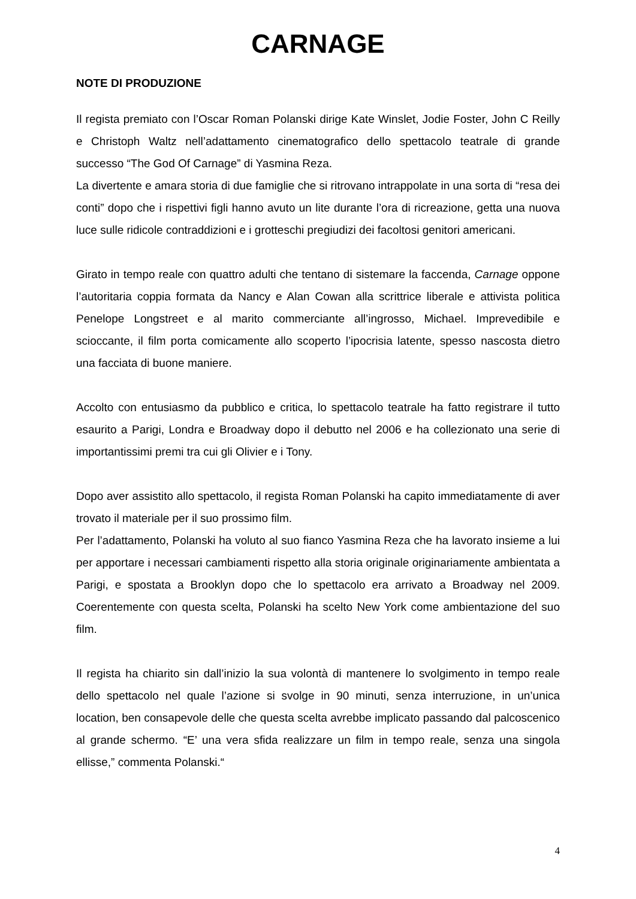CARNAGE
NOTE DI PRODUZIONE
Il regista premiato con l’Oscar Roman Polanski dirige Kate Winslet, Jodie Foster, John C Reilly e Christoph Waltz nell’adattamento cinematografico dello spettacolo teatrale di grande successo “The God Of Carnage” di Yasmina Reza.
La divertente e amara storia di due famiglie che si ritrovano intrappolate in una sorta di “resa dei conti” dopo che i rispettivi figli hanno avuto un lite durante l’ora di ricreazione, getta una nuova luce sulle ridicole contraddizioni e i grotteschi pregiudizi dei facoltosi genitori americani.
Girato in tempo reale con quattro adulti che tentano di sistemare la faccenda, Carnage oppone l’autoritaria coppia formata da Nancy e Alan Cowan alla scrittrice liberale e attivista politica Penelope Longstreet e al marito commerciante all’ingrosso, Michael. Imprevedibile e scioccante, il film porta comicamente allo scoperto l’ipocrisia latente, spesso nascosta dietro una facciata di buone maniere.
Accolto con entusiasmo da pubblico e critica, lo spettacolo teatrale ha fatto registrare il tutto esaurito a Parigi, Londra e Broadway dopo il debutto nel 2006 e ha collezionato una serie di importantissimi premi tra cui gli Olivier e i Tony.
Dopo aver assistito allo spettacolo, il regista Roman Polanski ha capito immediatamente di aver trovato il materiale per il suo prossimo film.
Per l’adattamento, Polanski ha voluto al suo fianco Yasmina Reza che ha lavorato insieme a lui per apportare i necessari cambiamenti rispetto alla storia originale originariamente ambientata a Parigi, e spostata a Brooklyn dopo che lo spettacolo era arrivato a Broadway nel 2009. Coerentemente con questa scelta, Polanski ha scelto New York come ambientazione del suo film.
Il regista ha chiarito sin dall’inizio la sua volontà di mantenere lo svolgimento in tempo reale dello spettacolo nel quale l’azione si svolge in 90 minuti, senza interruzione, in un’unica location, ben consapevole delle che questa scelta avrebbe implicato passando dal palcoscenico al grande schermo. “E’ una vera sfida realizzare un film in tempo reale, senza una singola ellisse,” commenta Polanski.“
4